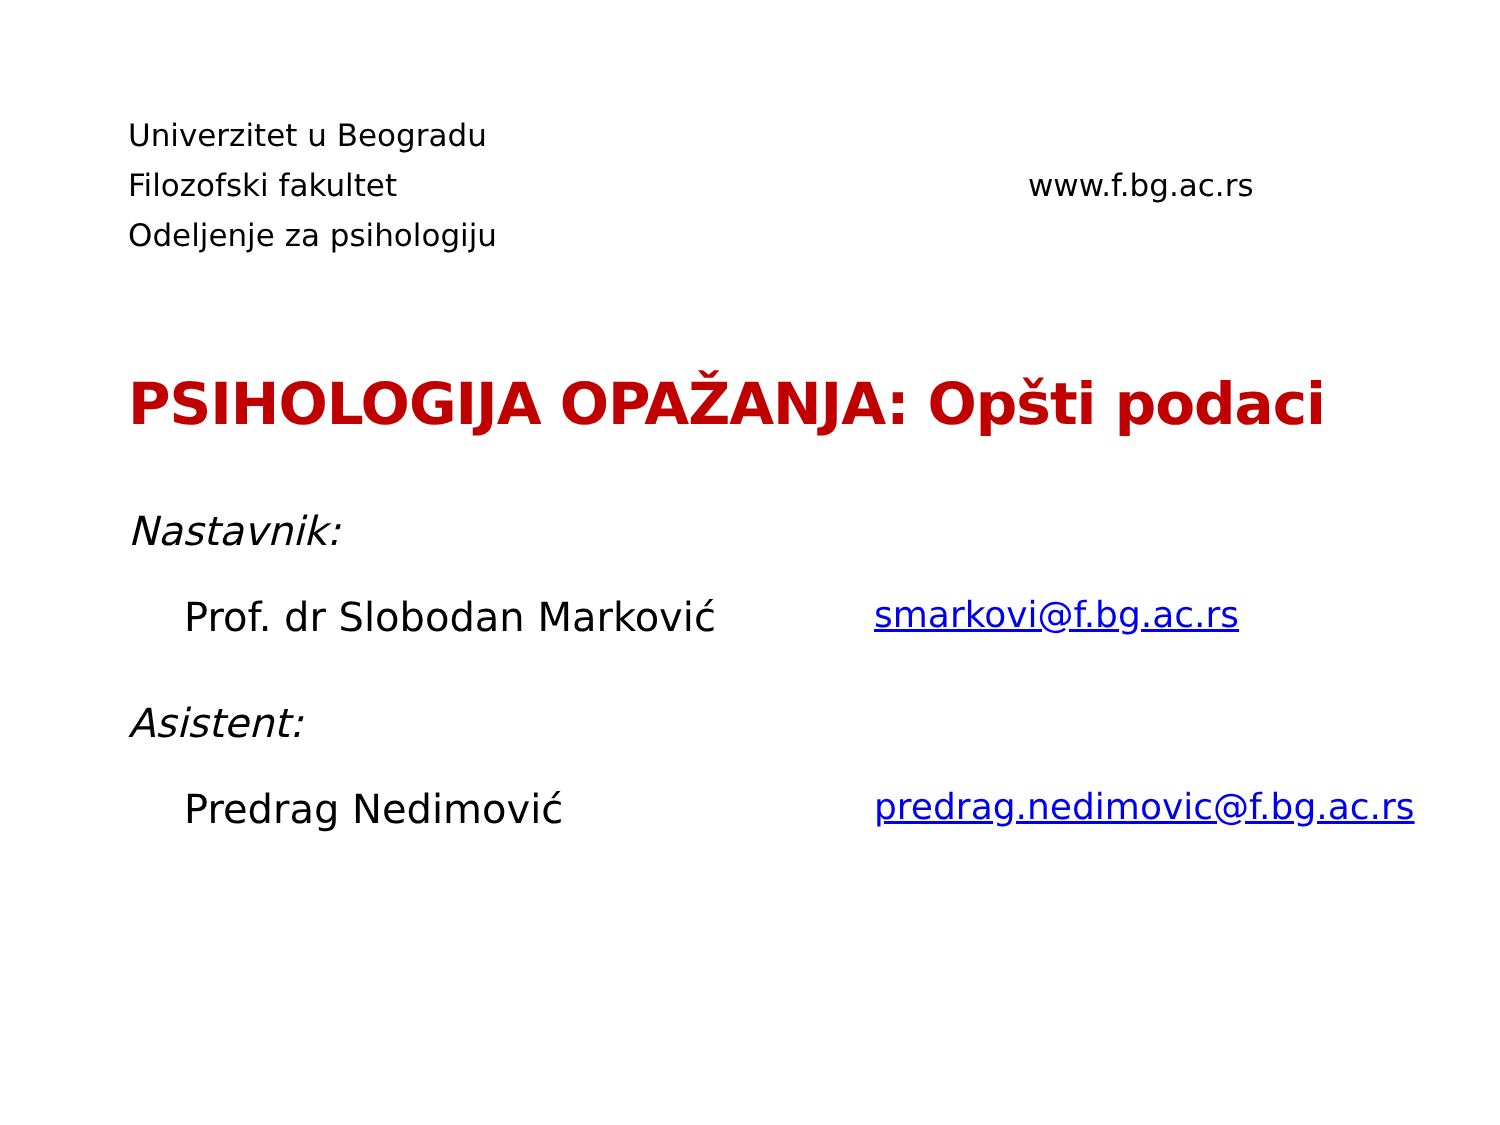Univerzitet u Beogradu
Filozofski fakultet
Odeljenje za psihologiju
www.f.bg.ac.rs
PSIHOLOGIJA OPAŽANJA: Opšti podaci
Nastavnik:
Prof. dr Slobodan Marković smarkovi@f.bg.ac.rs
Asistent:
Predrag Nedimović predrag.nedimovic@f.bg.ac.rs